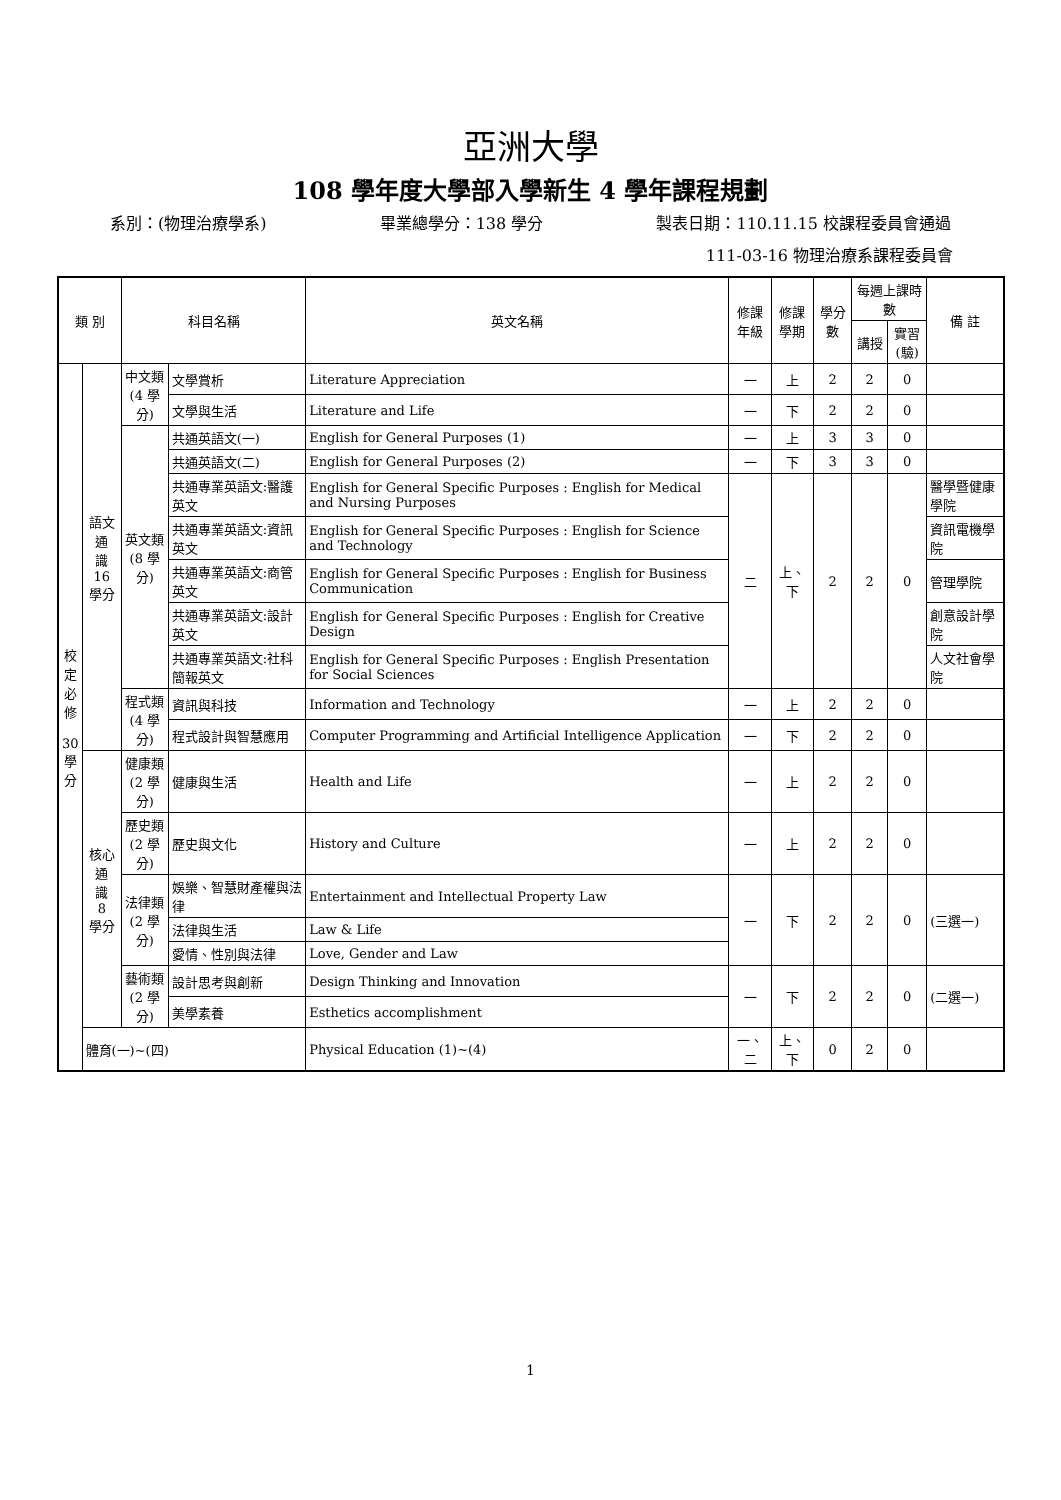亞洲大學
108 學年度大學部入學新生 4 學年課程規劃
系別：(物理治療學系) 畢業總學分：138 學分 製表日期：110.11.15 校課程委員會通過
111-03-16 物理治療系課程委員會
| 類 別 | | 科目名稱 | | 英文名稱 | 修課 年級 | 修課 學期 | 學分數 | 每週上課時數 | | 備 註 |
| --- | --- | --- | --- | --- | --- | --- | --- | --- | --- | --- |
| | | | | | | | | 講授 | 實習 (驗) | |
| 校 定 必 修 30 學 分 | 語文通 識 16 學分 | 中文類 (4 學分) | 文學賞析 | Literature Appreciation | 一 | 上 | 2 | 2 | 0 | |
| | | | 文學與生活 | Literature and Life | 一 | 下 | 2 | 2 | 0 | |
| | | 英文類 (8 學分) | 共通英語文(一) | English for General Purposes (1) | 一 | 上 | 3 | 3 | 0 | |
| | | | 共通英語文(二) | English for General Purposes (2) | 一 | 下 | 3 | 3 | 0 | |
| | | | 共通專業英語文:醫護英文 | English for General Specific Purposes : English for Medical and Nursing Purposes | 二 | 上、下 | 2 | 2 | 0 | 醫學暨健康學院 |
| | | | 共通專業英語文:資訊英文 | English for General Specific Purposes : English for Science and Technology | | | | | | 資訊電機學院 |
| | | | 共通專業英語文:商管英文 | English for General Specific Purposes : English for Business Communication | | | | | | 管理學院 |
| | | | 共通專業英語文:設計英文 | English for General Specific Purposes : English for Creative Design | | | | | | 創意設計學院 |
| | | | 共通專業英語文:社科簡報英文 | English for General Specific Purposes : English Presentation for Social Sciences | | | | | | 人文社會學院 |
| | | 程式類 (4 學分) | 資訊與科技 | Information and Technology | 一 | 上 | 2 | 2 | 0 | |
| | | | 程式設計與智慧應用 | Computer Programming and Artificial Intelligence Application | 一 | 下 | 2 | 2 | 0 | |
| | 核心通 識 8 學分 | 健康類 (2 學分) | 健康與生活 | Health and Life | 一 | 上 | 2 | 2 | 0 | |
| | | 歷史類 (2 學分) | 歷史與文化 | History and Culture | 一 | 上 | 2 | 2 | 0 | |
| | | 法律類 (2 學分) | 娛樂、智慧財產權與法律 | Entertainment and Intellectual Property Law | 一 | 下 | 2 | 2 | 0 | (三選一) |
| | | | 法律與生活 | Law & Life | | | | | | |
| | | | 愛情、性別與法律 | Love, Gender and Law | | | | | | |
| | | 藝術類 (2 學分) | 設計思考與創新 | Design Thinking and Innovation | 一 | 下 | 2 | 2 | 0 | (二選一) |
| | | | 美學素養 | Esthetics accomplishment | | | | | | |
| | 體育(一)~(四) | | | Physical Education (1)~(4) | 一、二 | 上、下 | 0 | 2 | 0 | |
1